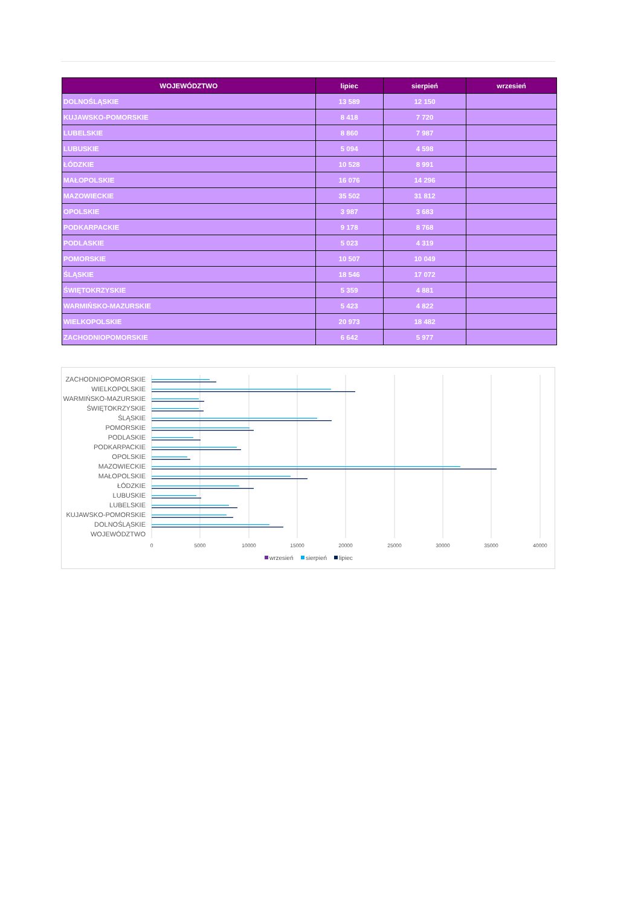| WOJEWÓDZTWO | lipiec | sierpień | wrzesień |
| --- | --- | --- | --- |
| DOLNOŚLĄSKIE | 13 589 | 12 150 | |
| KUJAWSKO-POMORSKIE | 8 418 | 7 720 | |
| LUBELSKIE | 8 860 | 7 987 | |
| LUBUSKIE | 5 094 | 4 598 | |
| ŁÓDZKIE | 10 528 | 8 991 | |
| MAŁOPOLSKIE | 16 076 | 14 296 | |
| MAZOWIECKIE | 35 502 | 31 812 | |
| OPOLSKIE | 3 987 | 3 683 | |
| PODKARPACKIE | 9 178 | 8 768 | |
| PODLASKIE | 5 023 | 4 319 | |
| POMORSKIE | 10 507 | 10 049 | |
| ŚLĄSKIE | 18 546 | 17 072 | |
| ŚWIĘTOKRZYSKIE | 5 359 | 4 881 | |
| WARMIŃSKO-MAZURSKIE | 5 423 | 4 822 | |
| WIELKOPOLSKIE | 20 973 | 18 482 | |
| ZACHODNIOPOMORSKIE | 6 642 | 5 977 | |
ZACHODNIOPOMORSKIE
WIELKOPOLSKIE
WARMIŃSKO-MAZURSKIE
ŚWIĘTOKRZYSKIE
ŚLĄSKIE
POMORSKIE
PODLASKIE
PODKARPACKIE
OPOLSKIE
MAZOWIECKIE
MAŁOPOLSKIE
ŁÓDZKIE
LUBUSKIE
LUBELSKIE
KUJAWSKO-POMORSKIE
DOLNOŚLĄSKIE
WOJEWÓDZTWO
0
5000
10000
15000
20000
25000
30000
35000
40000
wrzesień
sierpień
lipiec